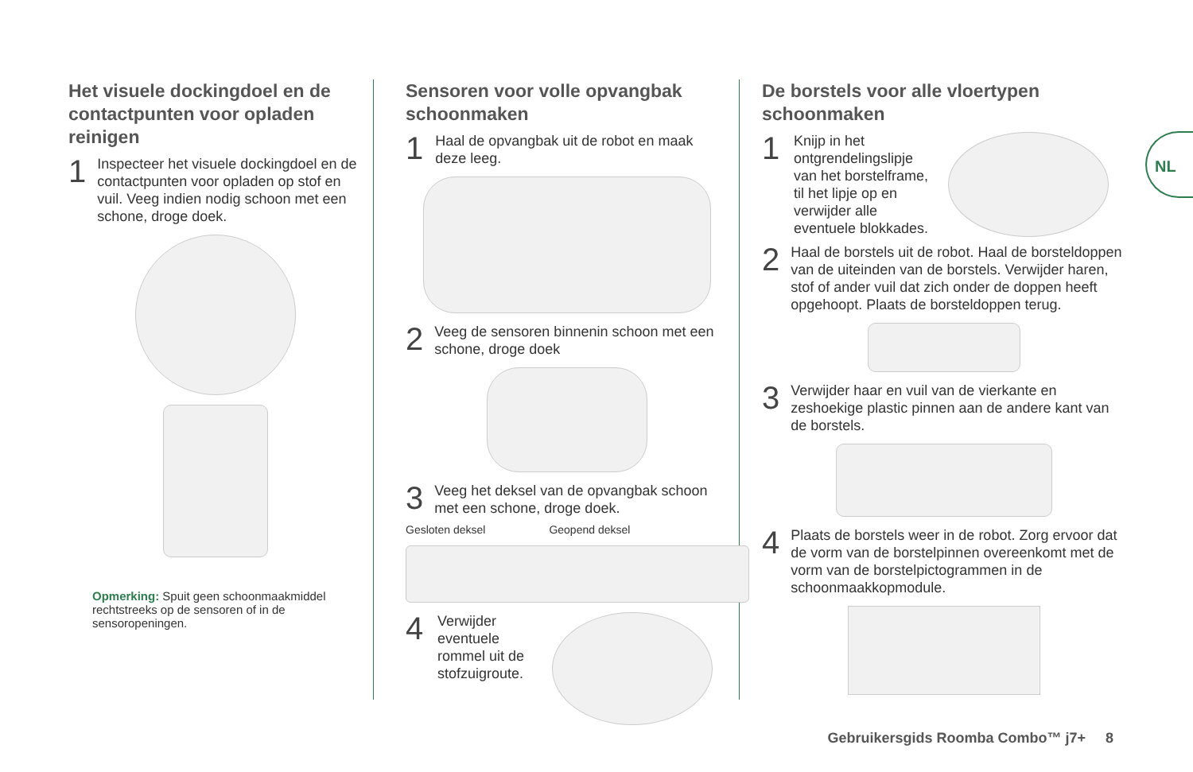Het visuele dockingdoel en de contactpunten voor opladen reinigen
1 Inspecteer het visuele dockingdoel en de contactpunten voor opladen op stof en vuil. Veeg indien nodig schoon met een schone, droge doek.
Opmerking: Spuit geen schoonmaakmiddel rechtstreeks op de sensoren of in de sensoropeningen.
Sensoren voor volle opvangbak schoonmaken
1 Haal de opvangbak uit de robot en maak deze leeg.
2 Veeg de sensoren binnenin schoon met een schone, droge doek
3 Veeg het deksel van de opvangbak schoon met een schone, droge doek.
Gesloten deksel Geopend deksel
4 Verwijder eventuele rommel uit de stofzuigroute.
De borstels voor alle vloertypen schoonmaken
1 Knijp in het ontgrendelingslipje van het borstelframe, til het lipje op en verwijder alle eventuele blokkades.
2 Haal de borstels uit de robot. Haal de borsteldoppen van de uiteinden van de borstels. Verwijder haren, stof of ander vuil dat zich onder de doppen heeft opgehoopt. Plaats de borsteldoppen terug.
3 Verwijder haar en vuil van de vierkante en zeshoekige plastic pinnen aan de andere kant van de borstels.
4 Plaats de borstels weer in de robot. Zorg ervoor dat de vorm van de borstelpinnen overeenkomt met de vorm van de borstelpictogrammen in de schoonmaakkopmodule.
NL
Gebruikersgids Roomba Combo™ j7+ 8